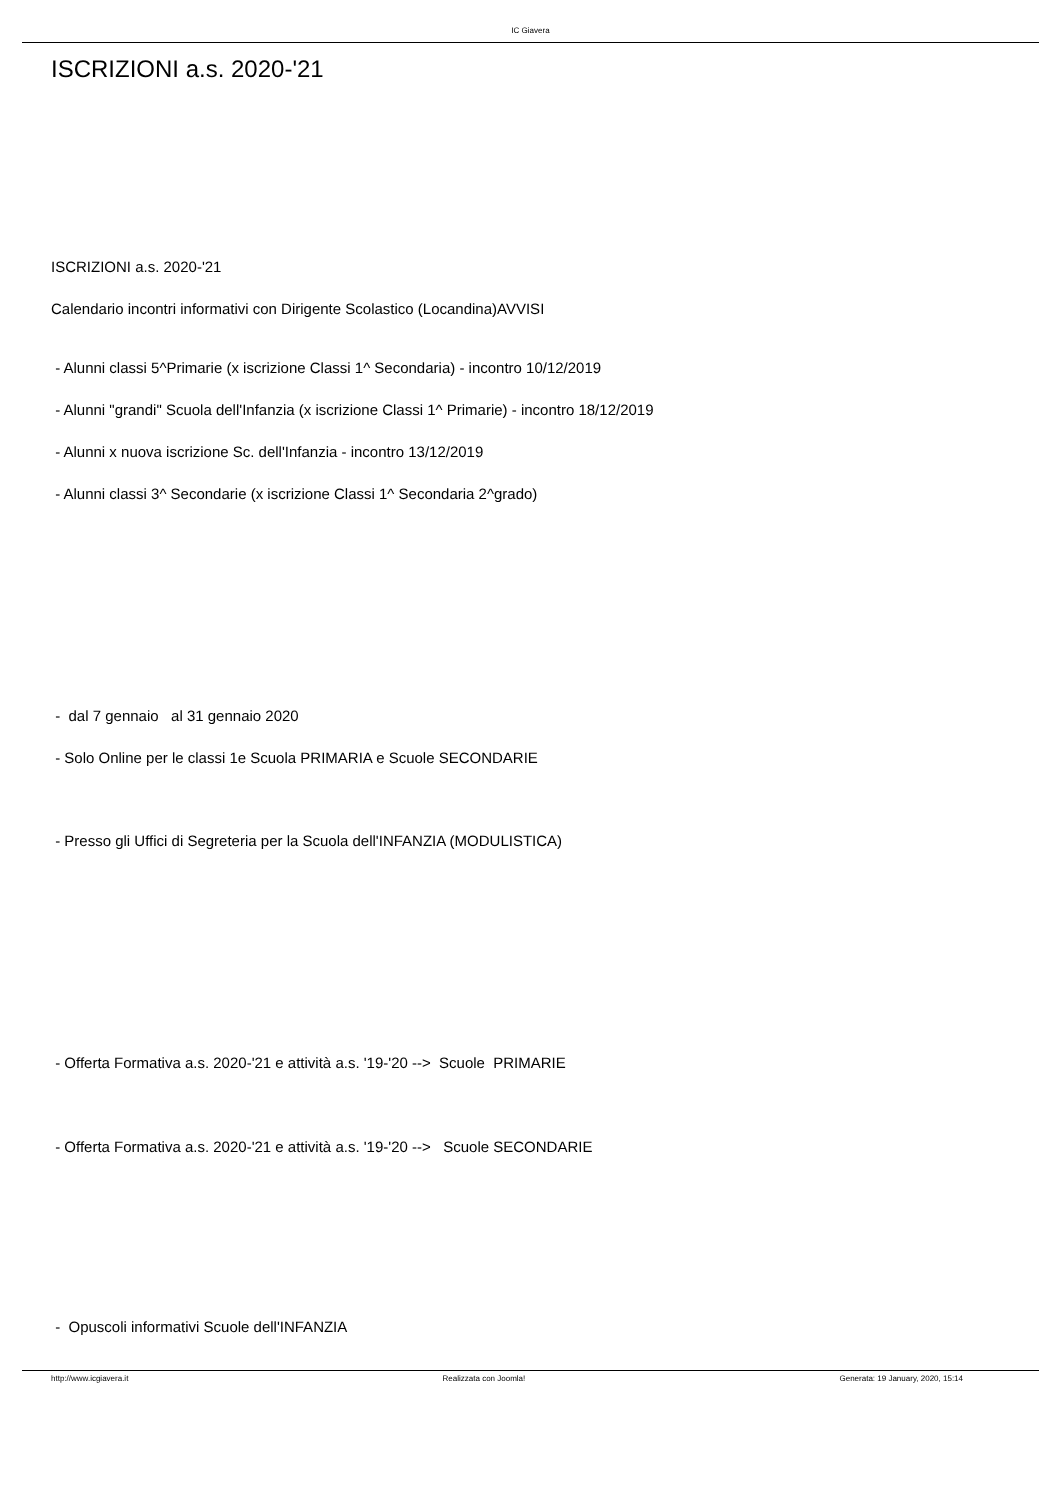IC Giavera
ISCRIZIONI a.s. 2020-'21
ISCRIZIONI a.s. 2020-'21
Calendario incontri informativi con Dirigente Scolastico (Locandina)AVVISI
- Alunni classi 5^Primarie (x iscrizione Classi 1^ Secondaria) - incontro 10/12/2019
- Alunni "grandi" Scuola dell'Infanzia (x iscrizione Classi 1^ Primarie) - incontro 18/12/2019
- Alunni x nuova iscrizione Sc. dell'Infanzia - incontro 13/12/2019
- Alunni classi 3^ Secondarie (x iscrizione Classi 1^ Secondaria 2^grado)
- dal 7 gennaio al 31 gennaio 2020
- Solo Online per le classi 1e Scuola PRIMARIA e Scuole SECONDARIE
- Presso gli Uffici di Segreteria per la Scuola dell'INFANZIA (MODULISTICA)
- Offerta Formativa a.s. 2020-'21 e attività a.s. '19-'20 --> Scuole PRIMARIE
- Offerta Formativa a.s. 2020-'21 e attività a.s. '19-'20 --> Scuole SECONDARIE
- Opuscoli informativi Scuole dell'INFANZIA
http://www.icgiavera.it Realizzata con Joomla! Generata: 19 January, 2020, 15:14